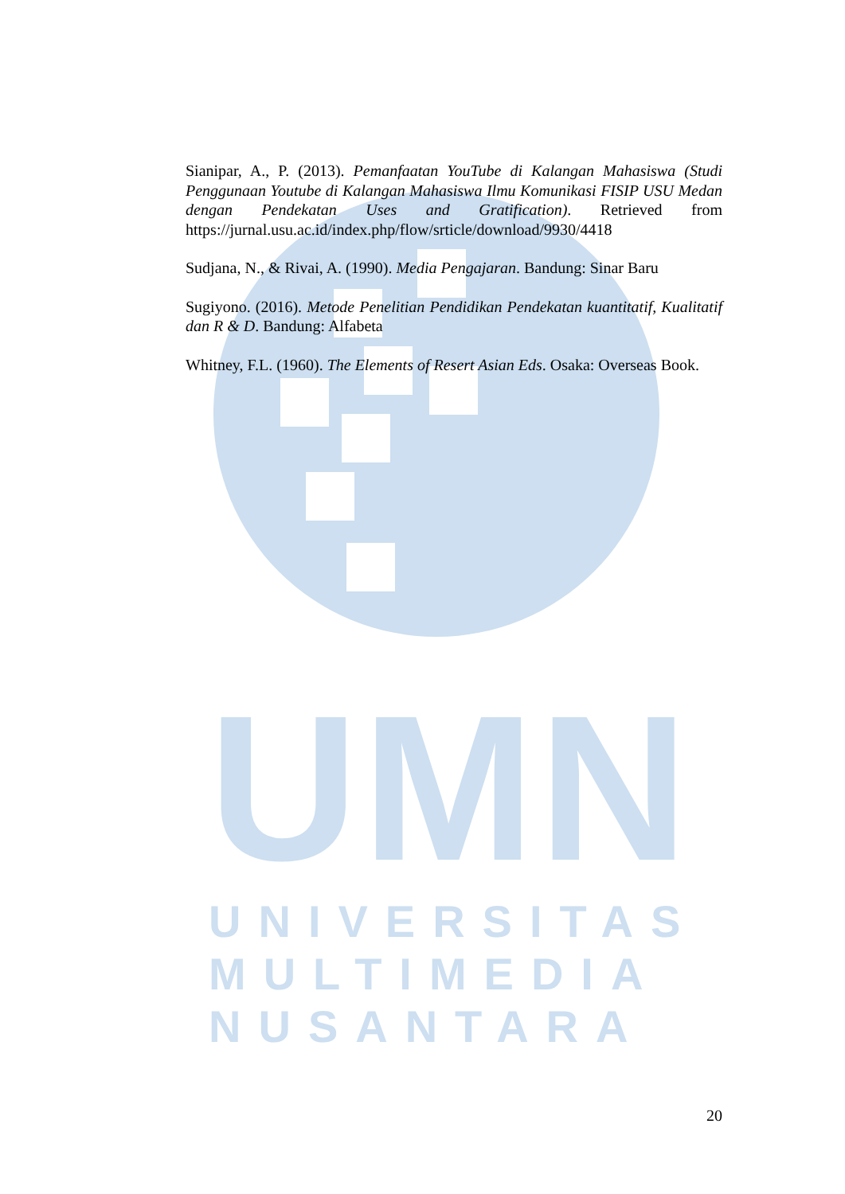UMN
Sianipar, A., P. (2013). Pemanfaatan YouTube di Kalangan Mahasiswa (Studi Penggunaan Youtube di Kalangan Mahasiswa Ilmu Komunikasi FISIP USU Medan dengan Pendekatan Uses and Gratification). Retrieved from https://jurnal.usu.ac.id/index.php/flow/srticle/download/9930/4418
Sudjana, N., & Rivai, A. (1990). Media Pengajaran. Bandung: Sinar Baru
Sugiyono. (2016). Metode Penelitian Pendidikan Pendekatan kuantitatif, Kualitatif dan R & D. Bandung: Alfabeta
Whitney, F.L. (1960). The Elements of Resert Asian Eds. Osaka: Overseas Book.
UNIVERSITAS
MULTIMEDIA
NUSANTARA
20